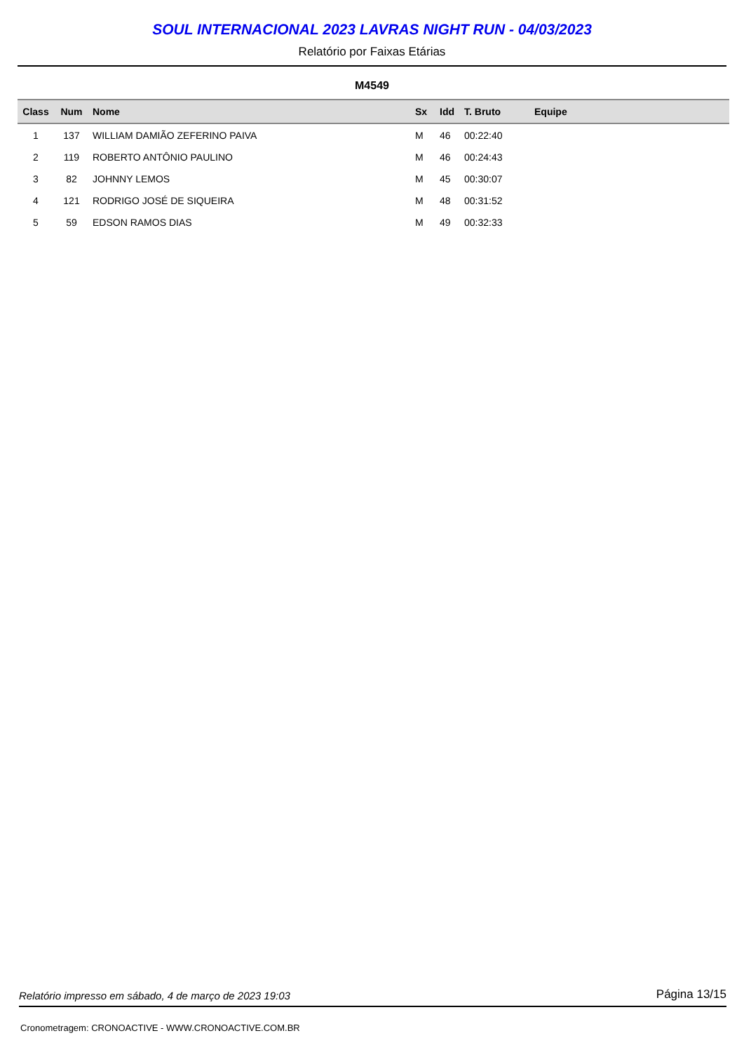SOUL INTERNACIONAL 2023 LAVRAS NIGHT RUN - 04/03/2023
Relatório por Faixas Etárias
M4549
| Class | Num | Nome | Sx | Idd | T. Bruto | Equipe |
| --- | --- | --- | --- | --- | --- | --- |
| 1 | 137 | WILLIAM DAMIÃO ZEFERINO PAIVA | M | 46 | 00:22:40 | |
| 2 | 119 | ROBERTO ANTÔNIO PAULINO | M | 46 | 00:24:43 | |
| 3 | 82 | JOHNNY LEMOS | M | 45 | 00:30:07 | |
| 4 | 121 | RODRIGO JOSÉ DE SIQUEIRA | M | 48 | 00:31:52 | |
| 5 | 59 | EDSON RAMOS DIAS | M | 49 | 00:32:33 | |
Relatório impresso em sábado, 4 de março de 2023 19:03 Página 13/15
Cronometragem: CRONOACTIVE - WWW.CRONOACTIVE.COM.BR